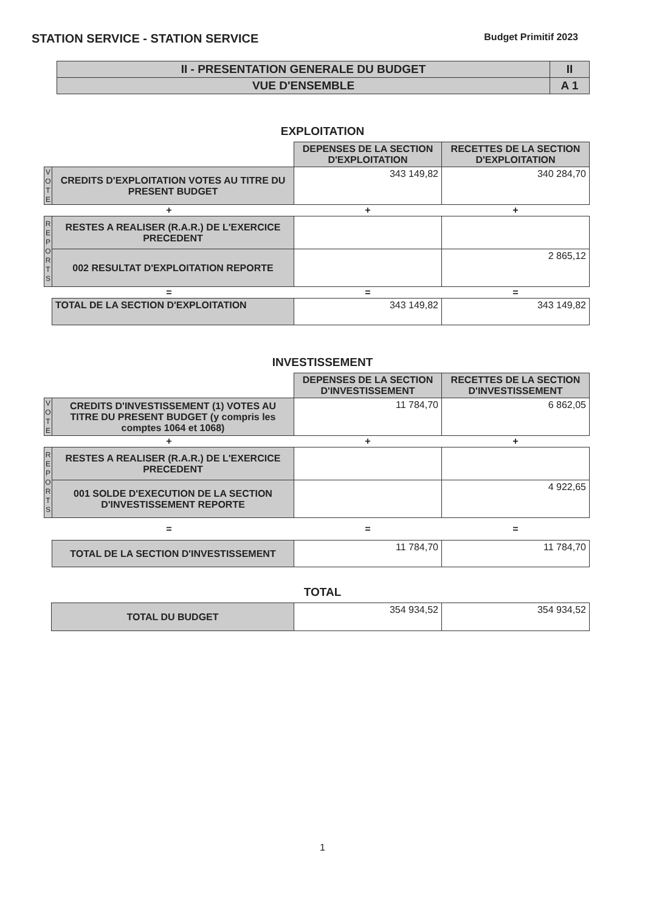STATION SERVICE - STATION SERVICE
Budget Primitif 2023
| II - PRESENTATION GENERALE DU BUDGET | II |
| VUE D'ENSEMBLE | A 1 |
EXPLOITATION
| | | DEPENSES DE LA SECTION D'EXPLOITATION | RECETTES DE LA SECTION D'EXPLOITATION |
| V O T E | CREDITS D'EXPLOITATION VOTES AU TITRE DU PRESENT BUDGET | 343 149,82 | 340 284,70 |
| + | | + | + |
| R E P O R T S | RESTES A REALISER (R.A.R.) DE L'EXERCICE PRECEDENT | | |
| | 002 RESULTAT D'EXPLOITATION REPORTE | | 2 865,12 |
| = | | = | = |
| | TOTAL DE LA SECTION D'EXPLOITATION | 343 149,82 | 343 149,82 |
INVESTISSEMENT
| | | DEPENSES DE LA SECTION D'INVESTISSEMENT | RECETTES DE LA SECTION D'INVESTISSEMENT |
| V O T E | CREDITS D'INVESTISSEMENT (1) VOTES AU TITRE DU PRESENT BUDGET (y compris les comptes 1064 et 1068) | 11 784,70 | 6 862,05 |
| + | | + | + |
| R E P O R T S | RESTES A REALISER (R.A.R.) DE L'EXERCICE PRECEDENT | | |
| | 001 SOLDE D'EXECUTION DE LA SECTION D'INVESTISSEMENT REPORTE | | 4 922,65 |
| = | | = | = |
| | TOTAL DE LA SECTION D'INVESTISSEMENT | 11 784,70 | 11 784,70 |
TOTAL
| | TOTAL DU BUDGET | 354 934,52 | 354 934,52 |
1